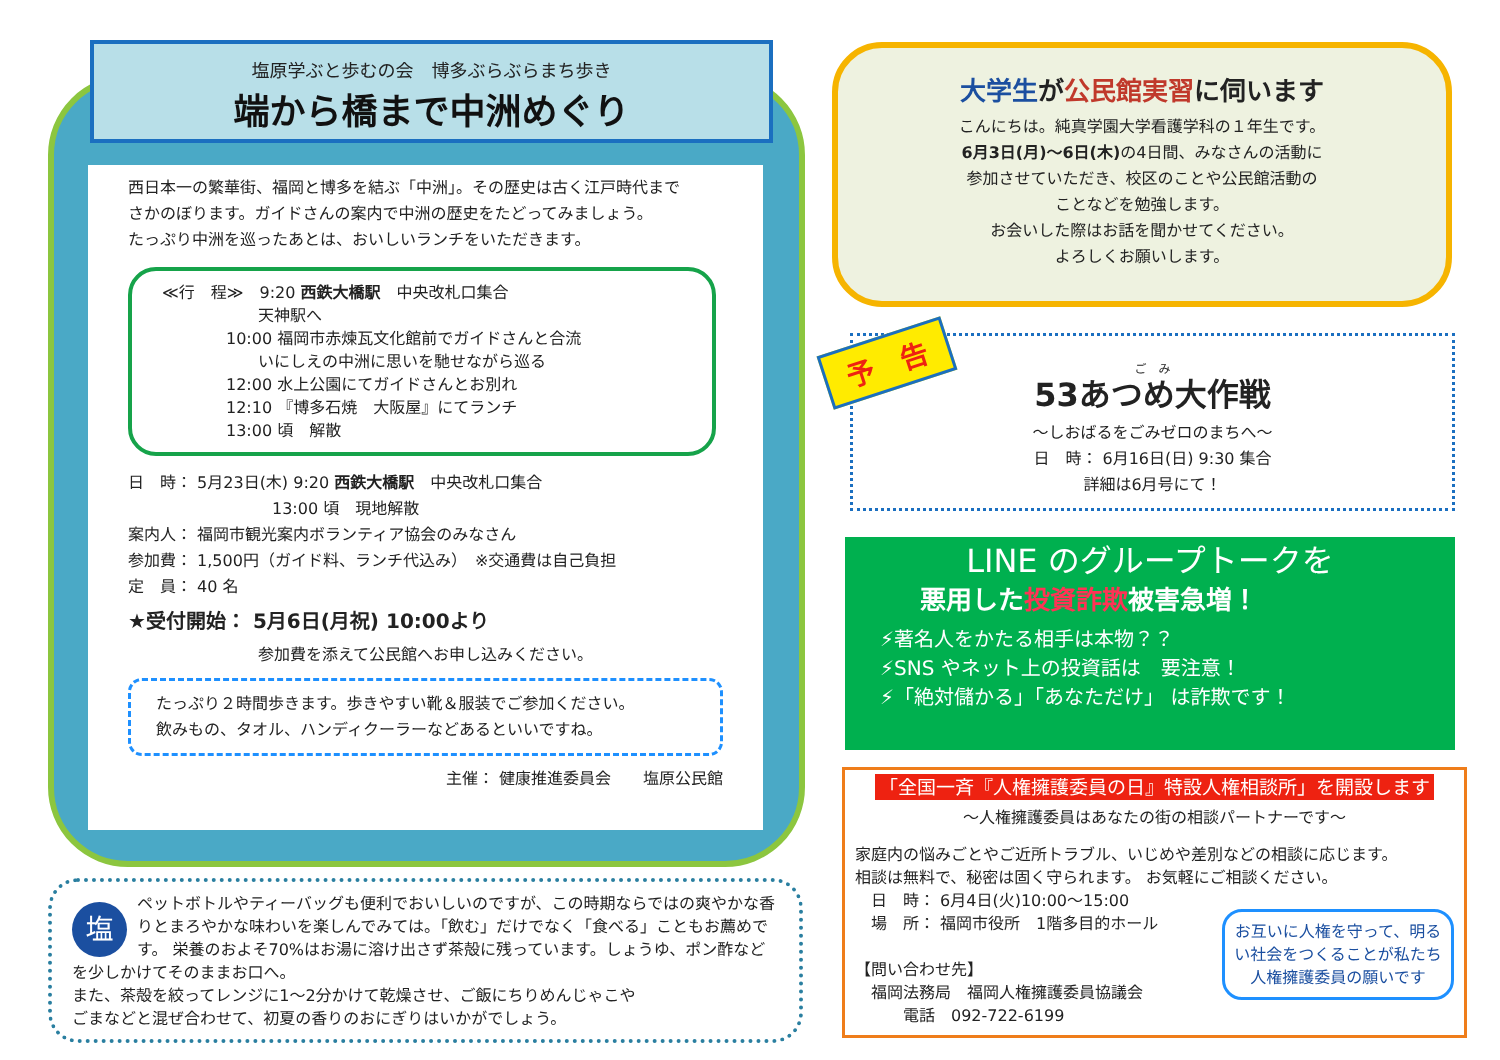塩原学ぶと歩むの会　博多ぶらぶらまち歩き
端から橋まで中洲めぐり
西日本一の繁華街、福岡と博多を結ぶ「中洲」。その歴史は古く江戸時代まで
さかのぼります。ガイドさんの案内で中洲の歴史をたどってみましょう。
たっぷり中洲を巡ったあとは、おいしいランチをいただきます。
≪行　程≫　9:20 西鉄大橋駅　中央改札口集合
　　　　　　天神駅へ
　　　　10:00 福岡市赤煉瓦文化館前でガイドさんと合流
　　　　　　いにしえの中洲に思いを馳せながら巡る
　　　　12:00 水上公園にてガイドさんとお別れ
　　　　12:10 『博多石焼　大阪屋』にてランチ
　　　　13:00 頃　解散
日　時： 5月23日(木) 9:20 西鉄大橋駅　中央改札口集合
　　　　　　　　　13:00 頃　現地解散
案内人： 福岡市観光案内ボランティア協会のみなさん
参加費： 1,500円（ガイド料、ランチ代込み）　※交通費は自己負担
定　員： 40 名
★受付開始： 5月6日(月祝) 10:00より
参加費を添えて公民館へお申し込みください。
たっぷり２時間歩きます。歩きやすい靴＆服装でご参加ください。
飲みもの、タオル、ハンディクーラーなどあるといいですね。
主催： 健康推進委員会　　塩原公民館
塩ペットボトルやティーバッグも便利でおいしいのですが、この時期ならではの爽やかな香りとまろやかな味わいを楽しんでみては。「飲む」だけでなく「食べる」こともお薦めです。 栄養のおよそ70%はお湯に溶け出さず茶殻に残っています。しょうゆ、ポン酢などを少しかけてそのままお口へ。
また、茶殻を絞ってレンジに1～2分かけて乾燥させ、ご飯にちりめんじゃこや
ごまなどと混ぜ合わせて、初夏の香りのおにぎりはいかがでしょう。
大学生が公民館実習に伺います
こんにちは。純真学園大学看護学科の１年生です。
6月3日(月)～6日(木) の4日間、みなさんの活動に
参加させていただき、校区のことや公民館活動の
ことなどを勉強します。
お会いした際はお話を聞かせてください。
よろしくお願いします。
ご　み
53あつめ大作戦
～しおばるをごみゼロのまちへ～
日　時： 6月16日(日) 9:30 集合
詳細は6月号にて！
予　告
LINE のグループトークを
悪用した投資詐欺被害急増！
⚡著名人をかたる相手は本物？？
⚡SNS やネット上の投資話は　要注意！
⚡「絶対儲かる」「あなただけ」 は詐欺です！
「全国一斉『人権擁護委員の日』特設人権相談所」を開設します
～人権擁護委員はあなたの街の相談パートナーです～
家庭内の悩みごとやご近所トラブル、いじめや差別などの相談に応じます。
相談は無料で、秘密は固く守られます。 お気軽にご相談ください。
お互いに人権を守って、明るい社会をつくることが私たち人権擁護委員の願いです
　日　時： 6月4日(火)10:00～15:00
　場　所： 福岡市役所　1階多目的ホール
【問い合わせ先】
　福岡法務局　福岡人権擁護委員協議会
　　　電話　092-722-6199